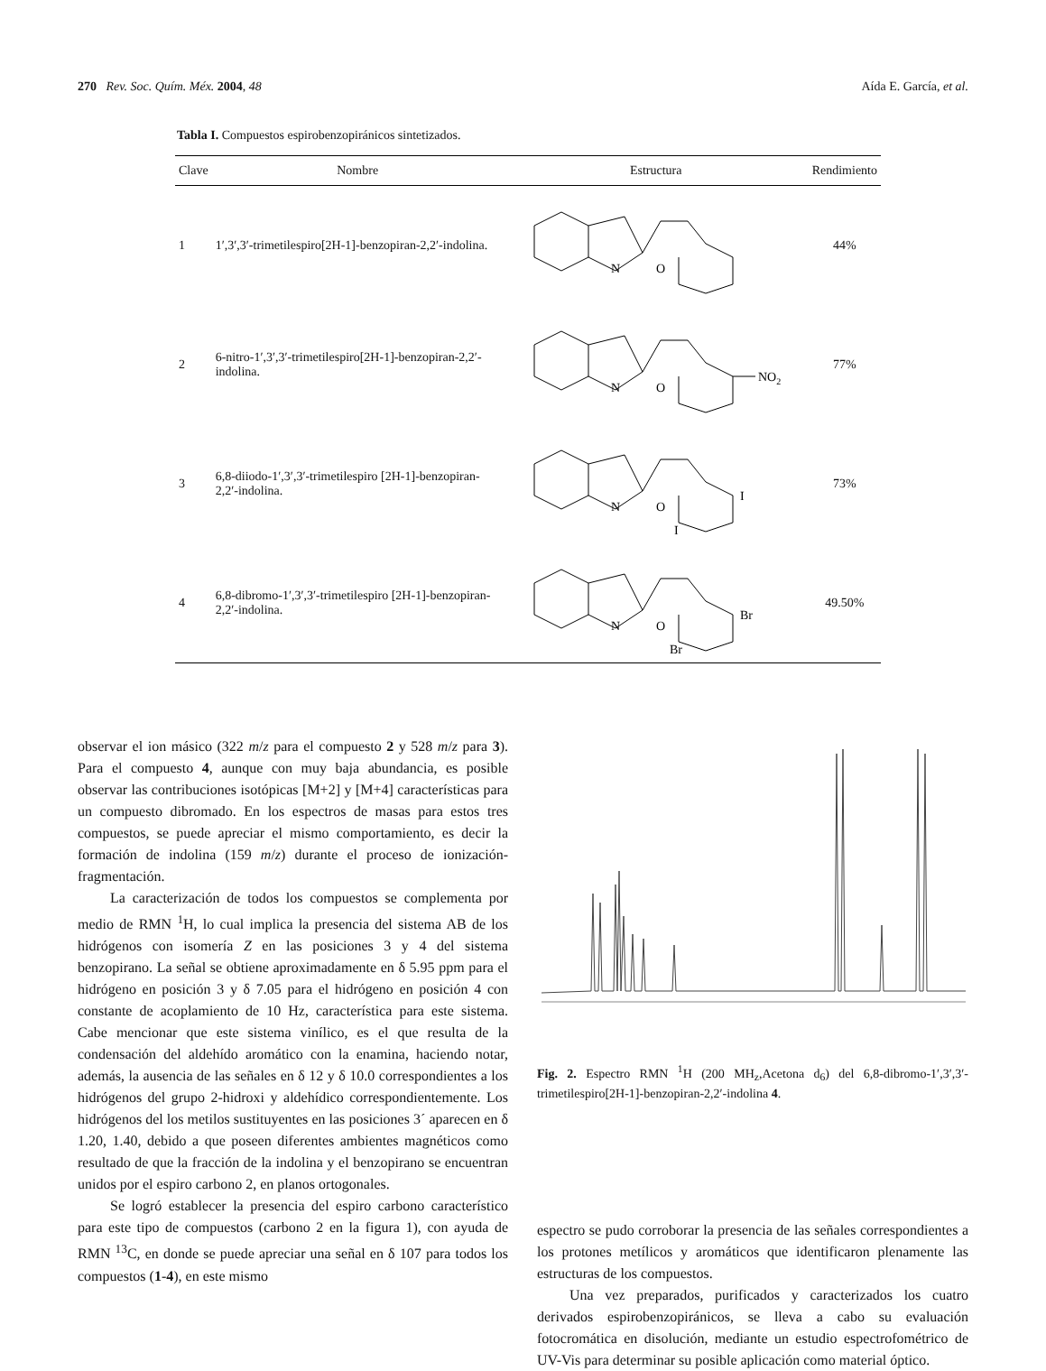270 Rev. Soc. Quím. Méx. 2004, 48 Aída E. García, et al.
Tabla I. Compuestos espirobenzopiránicos sintetizados.
| Clave | Nombre | Estructura | Rendimiento |
| --- | --- | --- | --- |
| 1 | 1′,3′,3′-trimetilespiro[2H-1]-benzopiran-2,2′-indolina. | N O | 44% |
| 2 | 6-nitro-1′,3′,3′-trimetilespiro[2H-1]-benzopiran-2,2′-indolina. | N O NO 2 | 77% |
| 3 | 6,8-diiodo-1′,3′,3′-trimetilespiro [2H-1]-benzopiran-2,2′-indolina. | N O I I | 73% |
| 4 | 6,8-dibromo-1′,3′,3′-trimetilespiro [2H-1]-benzopiran-2,2′-indolina. | N O Br Br | 49.50% |
observar el ion másico (322 m/z para el compuesto 2 y 528 m/z para 3). Para el compuesto 4, aunque con muy baja abundancia, es posible observar las contribuciones isotópicas [M+2] y [M+4] características para un compuesto dibromado. En los espectros de masas para estos tres compuestos, se puede apreciar el mismo comportamiento, es decir la formación de indolina (159 m/z) durante el proceso de ionización-fragmentación.
La caracterización de todos los compuestos se complementa por medio de RMN <sup>1</sup>H, lo cual implica la presencia del sistema AB de los hidrógenos con isomería Z en las posiciones 3 y 4 del sistema benzopirano. La señal se obtiene aproximadamente en δ 5.95 ppm para el hidrógeno en posición 3 y δ 7.05 para el hidrógeno en posición 4 con constante de acoplamiento de 10 Hz, característica para este sistema. Cabe mencionar que este sistema vinílico, es el que resulta de la condensación del aldehído aromático con la enamina, haciendo notar, además, la ausencia de las señales en δ 12 y δ 10.0 correspondientes a los hidrógenos del grupo 2-hidroxi y aldehídico correspondientemente. Los hidrógenos del los metilos sustituyentes en las posiciones 3´ aparecen en δ 1.20, 1.40, debido a que poseen diferentes ambientes magnéticos como resultado de que la fracción de la indolina y el benzopirano se encuentran unidos por el espiro carbono 2, en planos ortogonales.
Se logró establecer la presencia del espiro carbono característico para este tipo de compuestos (carbono 2 en la figura 1), con ayuda de RMN <sup>13</sup>C, en donde se puede apreciar una señal en δ 107 para todos los compuestos (1-4), en este mismo
Fig. 2. Espectro RMN <sup>1</sup>H (200 MH<sub>z</sub>,Acetona d<sub>6</sub>) del 6,8-dibromo-1′,3′,3′-trimetilespiro[2H-1]-benzopiran-2,2′-indolina 4.
espectro se pudo corroborar la presencia de las señales correspondientes a los protones metílicos y aromáticos que identificaron plenamente las estructuras de los compuestos.
Una vez preparados, purificados y caracterizados los cuatro derivados espirobenzopiránicos, se lleva a cabo su evaluación fotocromática en disolución, mediante un estudio espectrofométrico de UV-Vis para determinar su posible aplicación como material óptico.